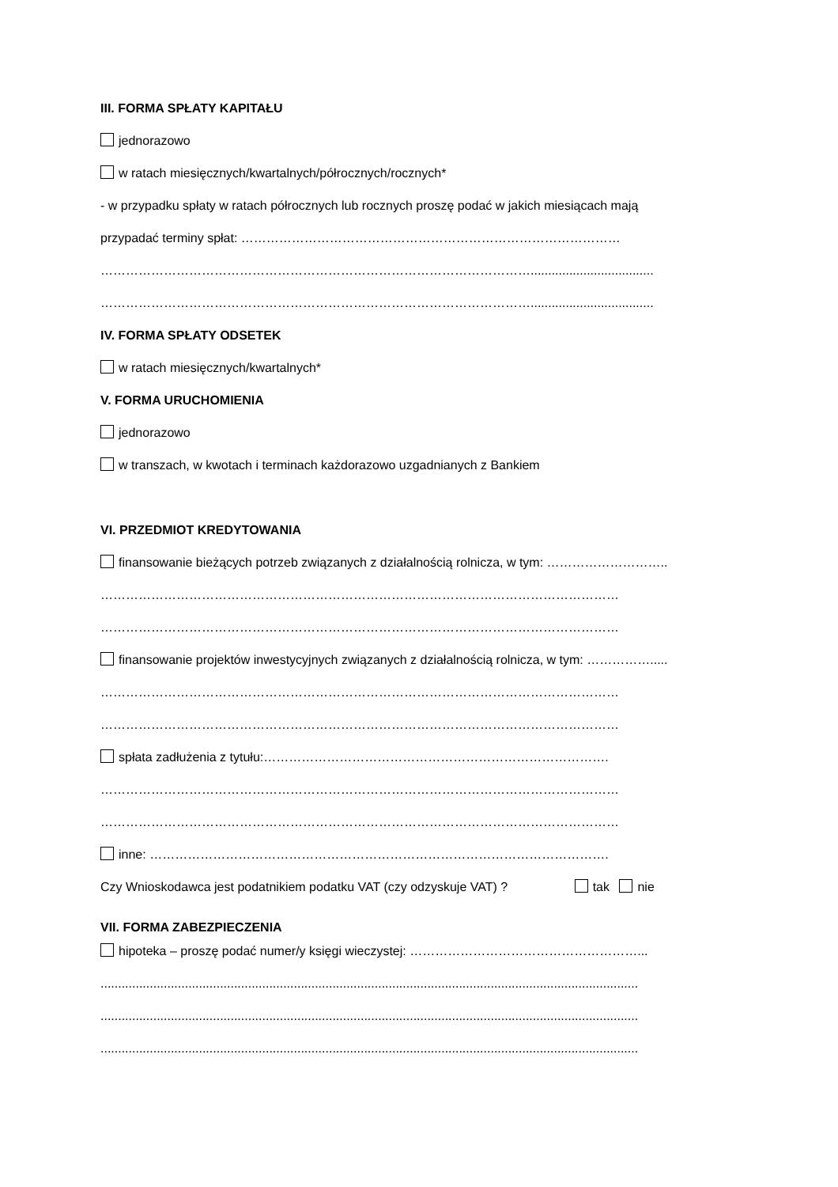III. FORMA SPŁATY KAPITAŁU
jednorazowo
w ratach miesięcznych/kwartalnych/półrocznych/rocznych*
- w przypadku spłaty w ratach półrocznych lub rocznych proszę podać w jakich miesiącach mają
przypadać terminy spłat: ………………………………………………………………………………
…………………………………………………………………………………………...................................
…………………………………………………………………………………………...................................
IV. FORMA SPŁATY ODSETEK
w ratach miesięcznych/kwartalnych*
V. FORMA URUCHOMIENIA
jednorazowo
w transzach, w kwotach i terminach każdorazowo uzgadnianych z Bankiem
VI. PRZEDMIOT KREDYTOWANIA
finansowanie bieżących potrzeb związanych z działalnością rolnicza, w tym: ………………………..
……………………………………………………………………………………………………………
……………………………………………………………………………………………………………
finansowanie projektów inwestycyjnych związanych z działalnością rolnicza, w tym: …………….....
……………………………………………………………………………………………………………
……………………………………………………………………………………………………………
spłata zadłużenia z tytułu:……………………………………………………………………….
……………………………………………………………………………………………………………
……………………………………………………………………………………………………………
inne: ……………………………………………………………………………………………….
Czy Wnioskodawca jest podatnikiem podatku VAT (czy odzyskuje VAT) ? tak nie
VII. FORMA ZABEZPIECZENIA
hipoteka – proszę podać numer/y księgi wieczystej: ………………………………………………...
.........................................................................................................................................................
.........................................................................................................................................................
.........................................................................................................................................................